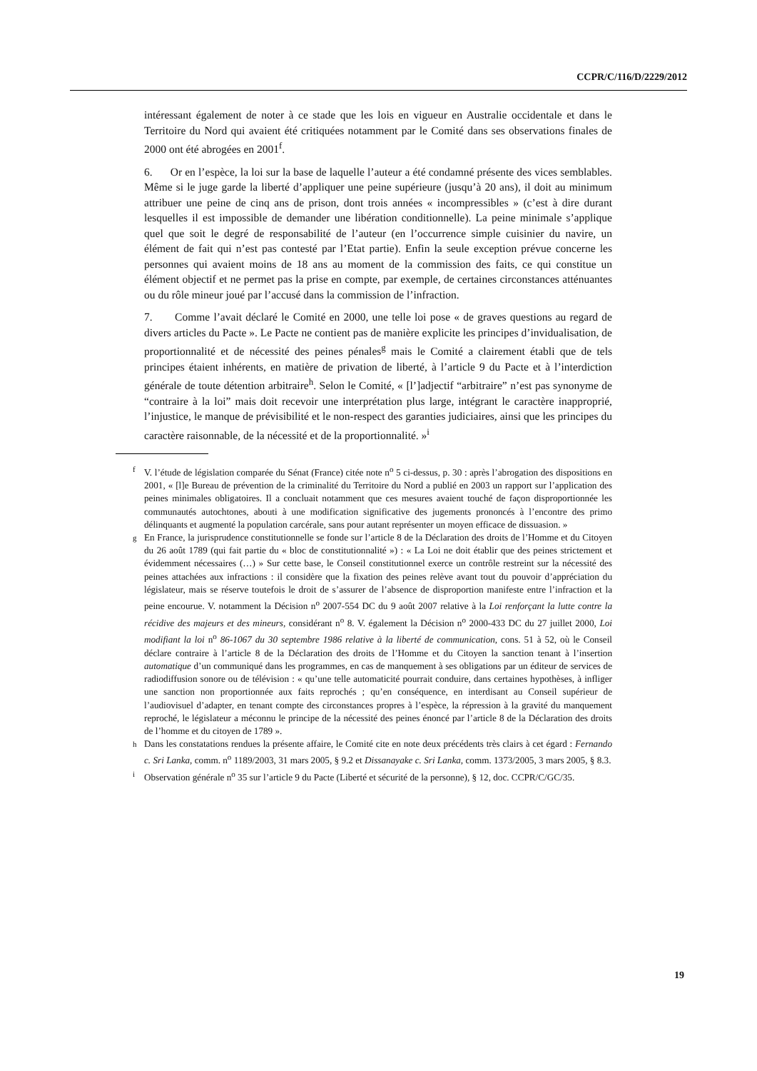CCPR/C/116/D/2229/2012
intéressant également de noter à ce stade que les lois en vigueur en Australie occidentale et dans le Territoire du Nord qui avaient été critiquées notamment par le Comité dans ses observations finales de 2000 ont été abrogées en 2001<sup>f</sup>.
6. Or en l’espèce, la loi sur la base de laquelle l’auteur a été condamné présente des vices semblables. Même si le juge garde la liberté d’appliquer une peine supérieure (jusqu’à 20 ans), il doit au minimum attribuer une peine de cinq ans de prison, dont trois années « incompressibles » (c’est à dire durant lesquelles il est impossible de demander une libération conditionnelle). La peine minimale s’applique quel que soit le degré de responsabilité de l’auteur (en l’occurrence simple cuisinier du navire, un élément de fait qui n’est pas contesté par l’Etat partie). Enfin la seule exception prévue concerne les personnes qui avaient moins de 18 ans au moment de la commission des faits, ce qui constitue un élément objectif et ne permet pas la prise en compte, par exemple, de certaines circonstances atténuantes ou du rôle mineur joué par l’accusé dans la commission de l’infraction.
7. Comme l’avait déclaré le Comité en 2000, une telle loi pose « de graves questions au regard de divers articles du Pacte ». Le Pacte ne contient pas de manière explicite les principes d’invidualisation, de proportionnalité et de nécessité des peines pénales<sup>g</sup> mais le Comité a clairement établi que de tels principes étaient inhérents, en matière de privation de liberté, à l’article 9 du Pacte et à l’interdiction générale de toute détention arbitraire<sup>h</sup>. Selon le Comité, « [l’]adjectif “arbitraire” n’est pas synonyme de “contraire à la loi” mais doit recevoir une interprétation plus large, intégrant le caractère inapproprié, l’injustice, le manque de prévisibilité et le non-respect des garanties judiciaires, ainsi que les principes du caractère raisonnable, de la nécessité et de la proportionnalité. »<sup>i</sup>
<sup>f</sup> V. l’étude de législation comparée du Sénat (France) citée note n<sup>o</sup> 5 ci-dessus, p. 30 : après l’abrogation des dispositions en 2001, « [l]e Bureau de prévention de la criminalité du Territoire du Nord a publié en 2003 un rapport sur l’application des peines minimales obligatoires. Il a concluait notamment que ces mesures avaient touché de façon disproportionnée les communautés autochtones, abouti à une modification significative des jugements prononcés à l’encontre des primo délinquants et augmenté la population carcérale, sans pour autant représenter un moyen efficace de dissuasion. »
<sup>g</sup> En France, la jurisprudence constitutionnelle se fonde sur l’article 8 de la Déclaration des droits de l’Homme et du Citoyen du 26 août 1789 (qui fait partie du « bloc de constitutionnalité ») : « La Loi ne doit établir que des peines strictement et évidemment nécessaires (…) » Sur cette base, le Conseil constitutionnel exerce un contrôle restreint sur la nécessité des peines attachées aux infractions : il considère que la fixation des peines relève avant tout du pouvoir d’appréciation du législateur, mais se réserve toutefois le droit de s’assurer de l’absence de disproportion manifeste entre l’infraction et la peine encourue. V. notamment la Décision n<sup>o</sup> 2007-554 DC du 9 août 2007 relative à la Loi renforçant la lutte contre la récidive des majeurs et des mineurs, considérant n<sup>o</sup> 8. V. également la Décision n<sup>o</sup> 2000-433 DC du 27 juillet 2000, Loi modifiant la loi n<sup>o</sup> 86-1067 du 30 septembre 1986 relative à la liberté de communication, cons. 51 à 52, où le Conseil déclare contraire à l’article 8 de la Déclaration des droits de l’Homme et du Citoyen la sanction tenant à l’insertion automatique d’un communiqué dans les programmes, en cas de manquement à ses obligations par un éditeur de services de radiodiffusion sonore ou de télévision : « qu’une telle automaticité pourrait conduire, dans certaines hypothèses, à infliger une sanction non proportionnée aux faits reprochés ; qu’en conséquence, en interdisant au Conseil supérieur de l’audiovisuel d’adapter, en tenant compte des circonstances propres à l’espèce, la répression à la gravité du manquement reproché, le législateur a méconnu le principe de la nécessité des peines énoncé par l’article 8 de la Déclaration des droits de l’homme et du citoyen de 1789 ».
<sup>h</sup> Dans les constatations rendues la présente affaire, le Comité cite en note deux précédents très clairs à cet égard : Fernando c. Sri Lanka, comm. n<sup>o</sup> 1189/2003, 31 mars 2005, § 9.2 et Dissanayake c. Sri Lanka, comm. 1373/2005, 3 mars 2005, § 8.3.
<sup>i</sup> Observation générale n<sup>o</sup> 35 sur l’article 9 du Pacte (Liberté et sécurité de la personne), § 12, doc. CCPR/C/GC/35.
19